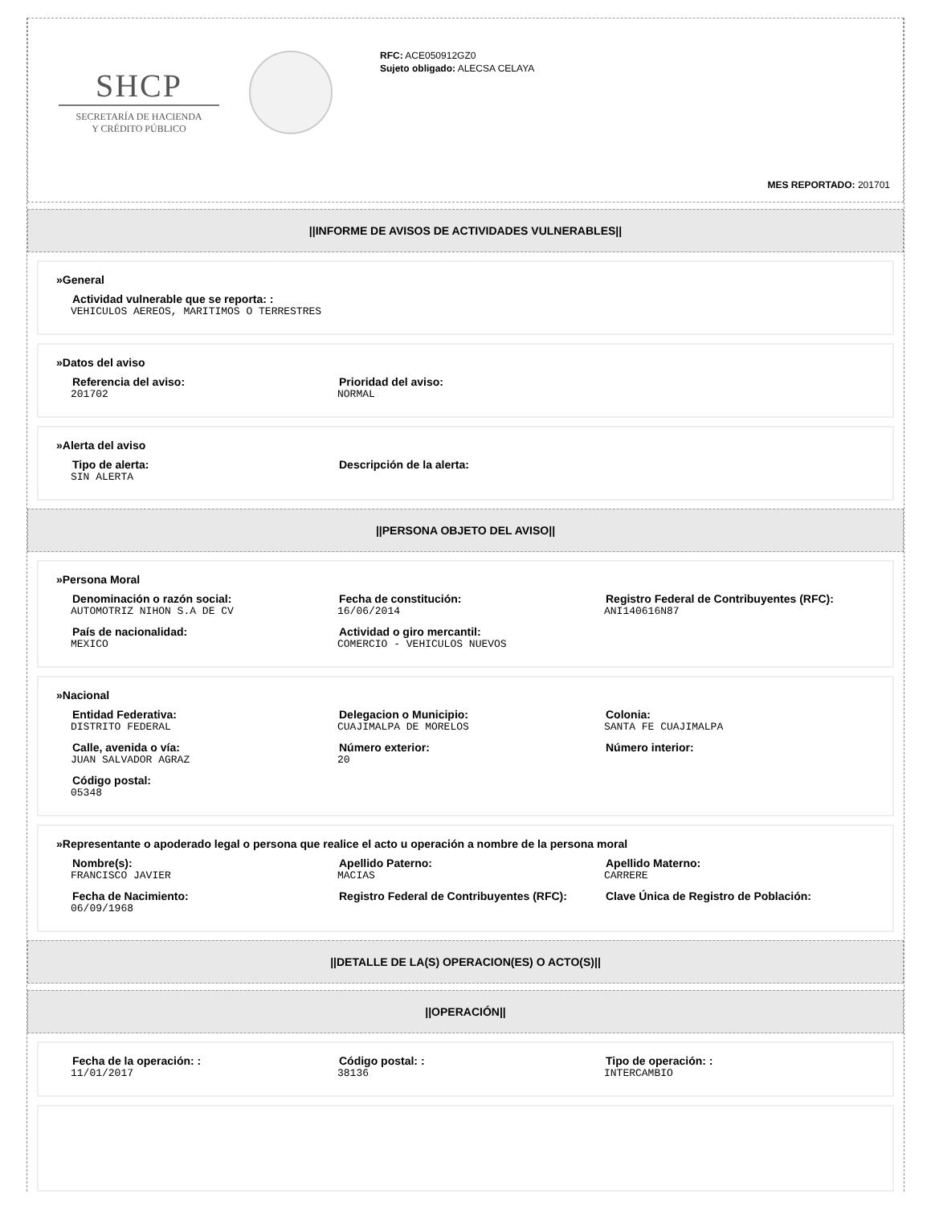SHCP
SECRETARÍA DE HACIENDA
Y CRÉDITO PÚBLICO
RFC: ACE050912GZ0
Sujeto obligado: ALECSA CELAYA
MES REPORTADO: 201701
||INFORME DE AVISOS DE ACTIVIDADES VULNERABLES||
»General
Actividad vulnerable que se reporta: :
VEHICULOS AEREOS, MARITIMOS O TERRESTRES
»Datos del aviso
Referencia del aviso:
201702
Prioridad del aviso:
NORMAL
»Alerta del aviso
Tipo de alerta:
SIN ALERTA
Descripción de la alerta:
||PERSONA OBJETO DEL AVISO||
»Persona Moral
Denominación o razón social:
AUTOMOTRIZ NIHON S.A DE CV
Fecha de constitución:
16/06/2014
Registro Federal de Contribuyentes (RFC):
ANI140616N87
País de nacionalidad:
MEXICO
Actividad o giro mercantil:
COMERCIO - VEHICULOS NUEVOS
»Nacional
Entidad Federativa:
DISTRITO FEDERAL
Delegacion o Municipio:
CUAJIMALPA DE MORELOS
Colonia:
SANTA FE CUAJIMALPA
Calle, avenida o vía:
JUAN SALVADOR AGRAZ
Número exterior:
20
Número interior:
Código postal:
05348
»Representante o apoderado legal o persona que realice el acto u operación a nombre de la persona moral
Nombre(s):
FRANCISCO JAVIER
Apellido Paterno:
MACIAS
Apellido Materno:
CARRERE
Fecha de Nacimiento:
06/09/1968
Registro Federal de Contribuyentes (RFC): Clave Única de Registro de Población:
||DETALLE DE LA(S) OPERACION(ES) O ACTO(S)||
||OPERACIÓN||
Fecha de la operación: :
11/01/2017
Código postal: :
38136
Tipo de operación: :
INTERCAMBIO